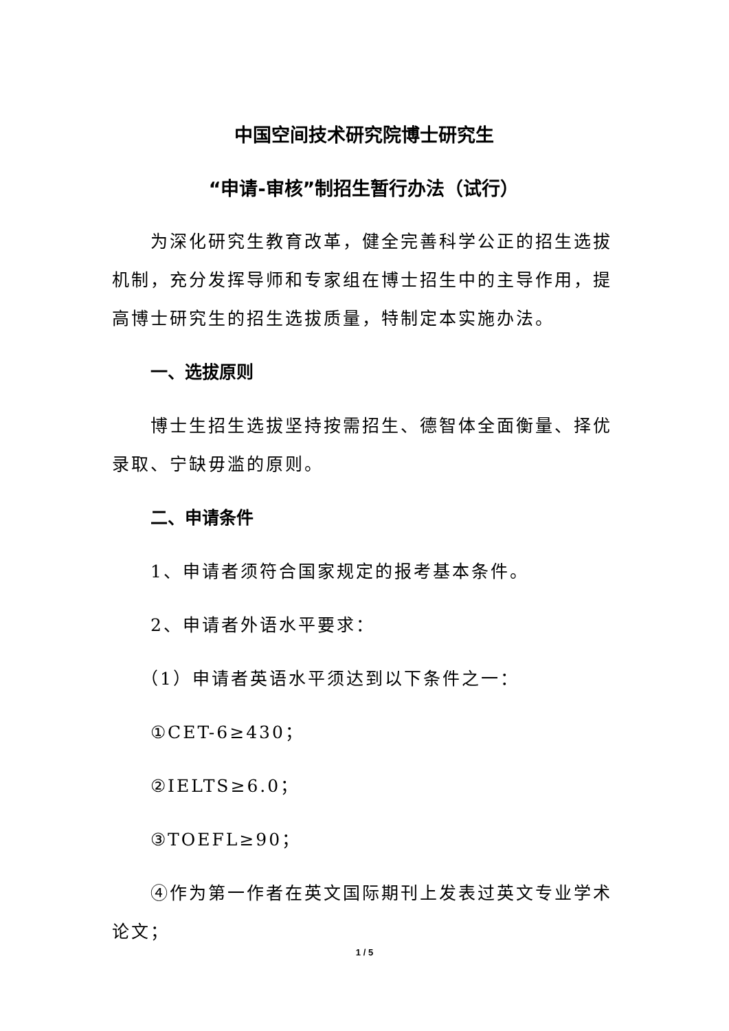中国空间技术研究院博士研究生
“申请-审核”制招生暂行办法（试行）
为深化研究生教育改革，健全完善科学公正的招生选拔机制，充分发挥导师和专家组在博士招生中的主导作用，提高博士研究生的招生选拔质量，特制定本实施办法。
一、选拔原则
博士生招生选拔坚持按需招生、德智体全面衡量、择优录取、宁缺毋滥的原则。
二、申请条件
1、申请者须符合国家规定的报考基本条件。
2、申请者外语水平要求：
（1）申请者英语水平须达到以下条件之一：
①CET-6≥430；
②IELTS≥6.0；
③TOEFL≥90；
④作为第一作者在英文国际期刊上发表过英文专业学术论文；
1 / 5